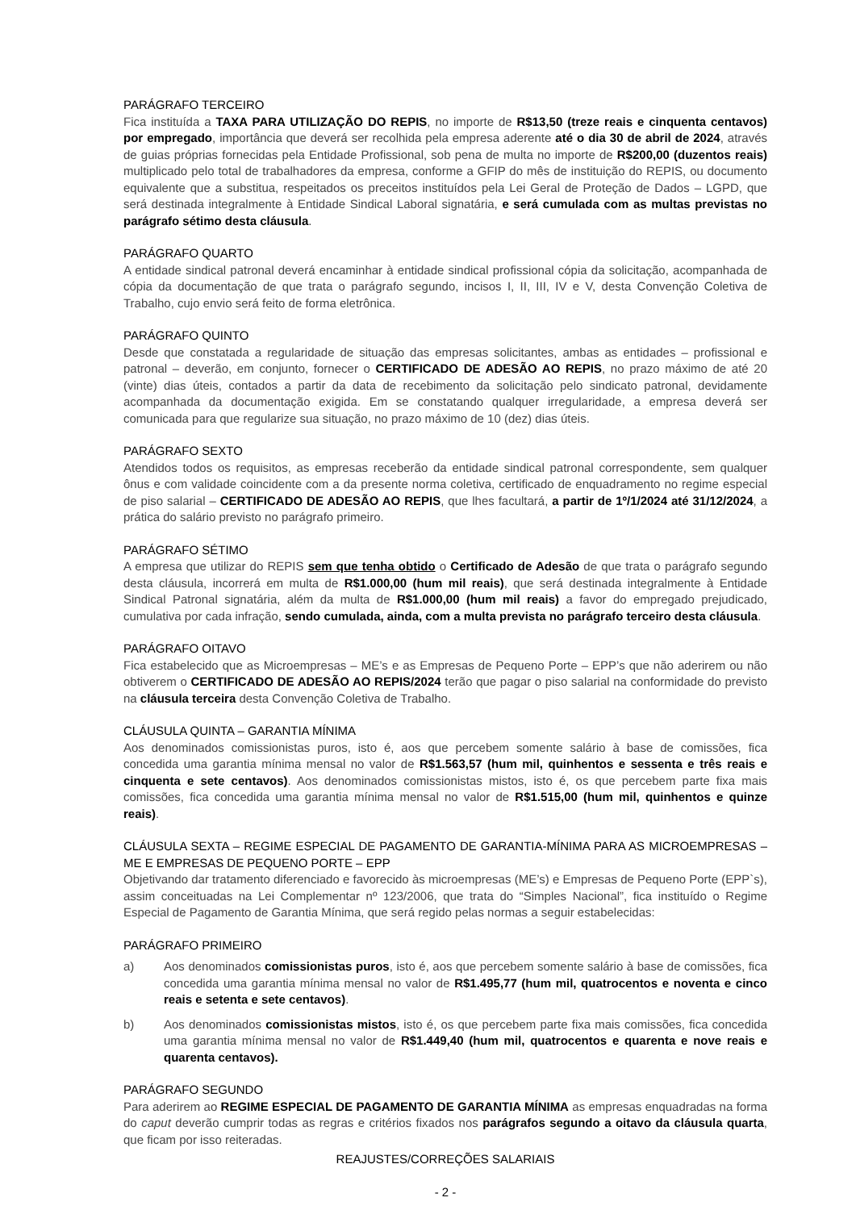PARÁGRAFO TERCEIRO
Fica instituída a TAXA PARA UTILIZAÇÃO DO REPIS, no importe de R$13,50 (treze reais e cinquenta centavos) por empregado, importância que deverá ser recolhida pela empresa aderente até o dia 30 de abril de 2024, através de guias próprias fornecidas pela Entidade Profissional, sob pena de multa no importe de R$200,00 (duzentos reais) multiplicado pelo total de trabalhadores da empresa, conforme a GFIP do mês de instituição do REPIS, ou documento equivalente que a substitua, respeitados os preceitos instituídos pela Lei Geral de Proteção de Dados – LGPD, que será destinada integralmente à Entidade Sindical Laboral signatária, e será cumulada com as multas previstas no parágrafo sétimo desta cláusula.
PARÁGRAFO QUARTO
A entidade sindical patronal deverá encaminhar à entidade sindical profissional cópia da solicitação, acompanhada de cópia da documentação de que trata o parágrafo segundo, incisos I, II, III, IV e V, desta Convenção Coletiva de Trabalho, cujo envio será feito de forma eletrônica.
PARÁGRAFO QUINTO
Desde que constatada a regularidade de situação das empresas solicitantes, ambas as entidades – profissional e patronal – deverão, em conjunto, fornecer o CERTIFICADO DE ADESÃO AO REPIS, no prazo máximo de até 20 (vinte) dias úteis, contados a partir da data de recebimento da solicitação pelo sindicato patronal, devidamente acompanhada da documentação exigida. Em se constatando qualquer irregularidade, a empresa deverá ser comunicada para que regularize sua situação, no prazo máximo de 10 (dez) dias úteis.
PARÁGRAFO SEXTO
Atendidos todos os requisitos, as empresas receberão da entidade sindical patronal correspondente, sem qualquer ônus e com validade coincidente com a da presente norma coletiva, certificado de enquadramento no regime especial de piso salarial – CERTIFICADO DE ADESÃO AO REPIS, que lhes facultará, a partir de 1º/1/2024 até 31/12/2024, a prática do salário previsto no parágrafo primeiro.
PARÁGRAFO SÉTIMO
A empresa que utilizar do REPIS sem que tenha obtido o Certificado de Adesão de que trata o parágrafo segundo desta cláusula, incorrerá em multa de R$1.000,00 (hum mil reais), que será destinada integralmente à Entidade Sindical Patronal signatária, além da multa de R$1.000,00 (hum mil reais) a favor do empregado prejudicado, cumulativa por cada infração, sendo cumulada, ainda, com a multa prevista no parágrafo terceiro desta cláusula.
PARÁGRAFO OITAVO
Fica estabelecido que as Microempresas – ME’s e as Empresas de Pequeno Porte – EPP’s que não aderirem ou não obtiverem o CERTIFICADO DE ADESÃO AO REPIS/2024 terão que pagar o piso salarial na conformidade do previsto na cláusula terceira desta Convenção Coletiva de Trabalho.
CLÁUSULA QUINTA – GARANTIA MÍNIMA
Aos denominados comissionistas puros, isto é, aos que percebem somente salário à base de comissões, fica concedida uma garantia mínima mensal no valor de R$1.563,57 (hum mil, quinhentos e sessenta e três reais e cinquenta e sete centavos). Aos denominados comissionistas mistos, isto é, os que percebem parte fixa mais comissões, fica concedida uma garantia mínima mensal no valor de R$1.515,00 (hum mil, quinhentos e quinze reais).
CLÁUSULA SEXTA – REGIME ESPECIAL DE PAGAMENTO DE GARANTIA-MÍNIMA PARA AS MICROEMPRESAS – ME E EMPRESAS DE PEQUENO PORTE – EPP
Objetivando dar tratamento diferenciado e favorecido às microempresas (ME’s) e Empresas de Pequeno Porte (EPP`s), assim conceituadas na Lei Complementar nº 123/2006, que trata do “Simples Nacional”, fica instituído o Regime Especial de Pagamento de Garantia Mínima, que será regido pelas normas a seguir estabelecidas:
PARÁGRAFO PRIMEIRO
a) Aos denominados comissionistas puros, isto é, aos que percebem somente salário à base de comissões, fica concedida uma garantia mínima mensal no valor de R$1.495,77 (hum mil, quatrocentos e noventa e cinco reais e setenta e sete centavos).
b) Aos denominados comissionistas mistos, isto é, os que percebem parte fixa mais comissões, fica concedida uma garantia mínima mensal no valor de R$1.449,40 (hum mil, quatrocentos e quarenta e nove reais e quarenta centavos).
PARÁGRAFO SEGUNDO
Para aderirem ao REGIME ESPECIAL DE PAGAMENTO DE GARANTIA MÍNIMA as empresas enquadradas na forma do caput deverão cumprir todas as regras e critérios fixados nos parágrafos segundo a oitavo da cláusula quarta, que ficam por isso reiteradas.
REAJUSTES/CORREÇÕES SALARIAIS
- 2 -